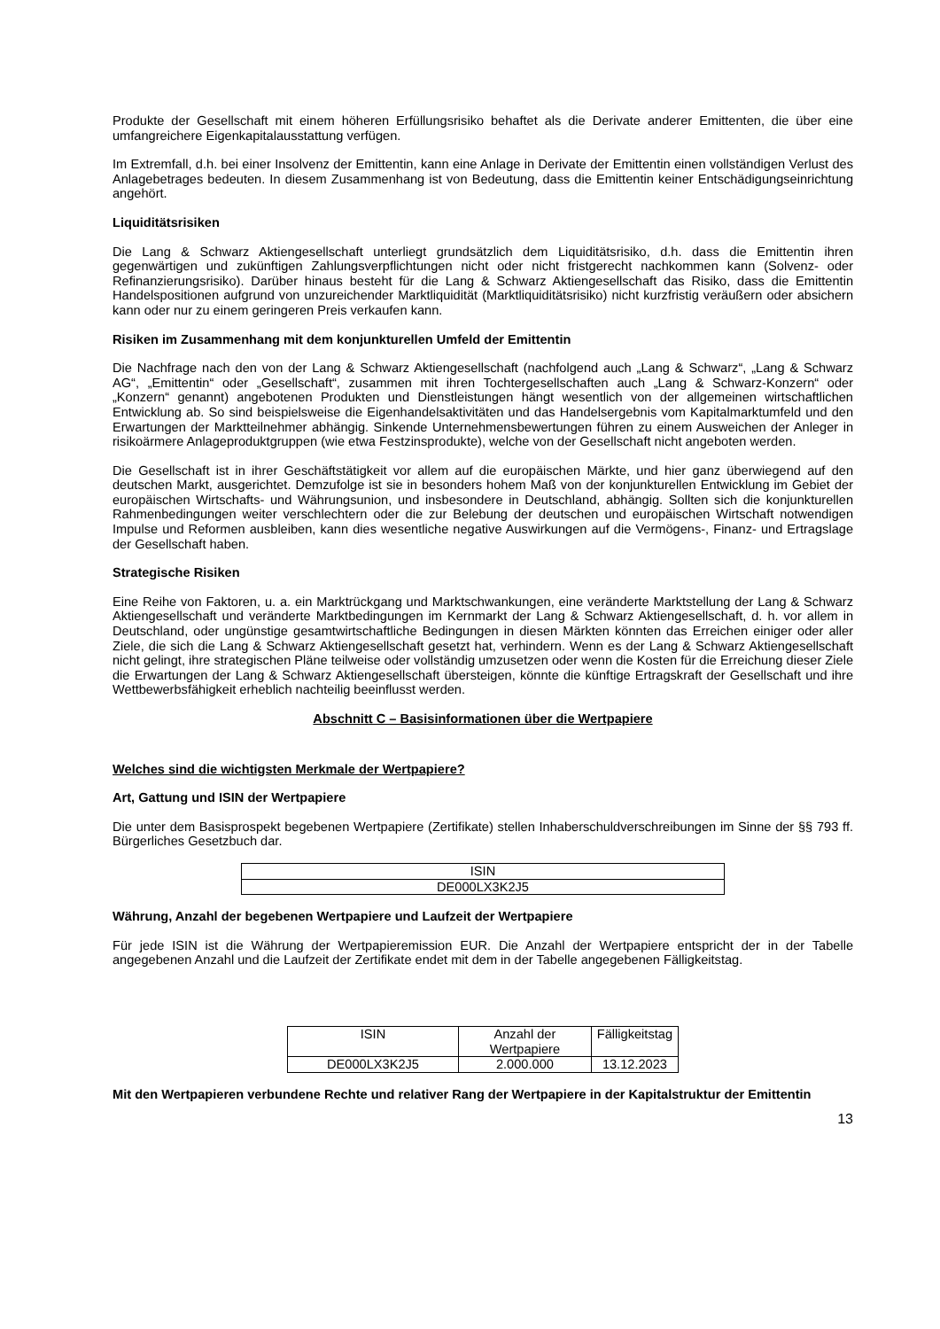Produkte der Gesellschaft mit einem höheren Erfüllungsrisiko behaftet als die Derivate anderer Emittenten, die über eine umfangreichere Eigenkapitalausstattung verfügen.
Im Extremfall, d.h. bei einer Insolvenz der Emittentin, kann eine Anlage in Derivate der Emittentin einen vollständigen Verlust des Anlagebetrages bedeuten. In diesem Zusammenhang ist von Bedeutung, dass die Emittentin keiner Entschädigungseinrichtung angehört.
Liquiditätsrisiken
Die Lang & Schwarz Aktiengesellschaft unterliegt grundsätzlich dem Liquiditätsrisiko, d.h. dass die Emittentin ihren gegenwärtigen und zukünftigen Zahlungsverpflichtungen nicht oder nicht fristgerecht nachkommen kann (Solvenz- oder Refinanzierungsrisiko). Darüber hinaus besteht für die Lang & Schwarz Aktiengesellschaft das Risiko, dass die Emittentin Handelspositionen aufgrund von unzureichender Marktliquidität (Marktliquiditätsrisiko) nicht kurzfristig veräußern oder absichern kann oder nur zu einem geringeren Preis verkaufen kann.
Risiken im Zusammenhang mit dem konjunkturellen Umfeld der Emittentin
Die Nachfrage nach den von der Lang & Schwarz Aktiengesellschaft (nachfolgend auch „Lang & Schwarz“, „Lang & Schwarz AG“, „Emittentin“ oder „Gesellschaft“, zusammen mit ihren Tochtergesellschaften auch „Lang & Schwarz-Konzern“ oder „Konzern“ genannt) angebotenen Produkten und Dienstleistungen hängt wesentlich von der allgemeinen wirtschaftlichen Entwicklung ab. So sind beispielsweise die Eigenhandelsaktivitäten und das Handelsergebnis vom Kapitalmarktumfeld und den Erwartungen der Marktteilnehmer abhängig. Sinkende Unternehmensbewertungen führen zu einem Ausweichen der Anleger in risikoärmere Anlageproduktgruppen (wie etwa Festzinsprodukte), welche von der Gesellschaft nicht angeboten werden.
Die Gesellschaft ist in ihrer Geschäftstätigkeit vor allem auf die europäischen Märkte, und hier ganz überwiegend auf den deutschen Markt, ausgerichtet. Demzufolge ist sie in besonders hohem Maß von der konjunkturellen Entwicklung im Gebiet der europäischen Wirtschafts- und Währungsunion, und insbesondere in Deutschland, abhängig. Sollten sich die konjunkturellen Rahmenbedingungen weiter verschlechtern oder die zur Belebung der deutschen und europäischen Wirtschaft notwendigen Impulse und Reformen ausbleiben, kann dies wesentliche negative Auswirkungen auf die Vermögens-, Finanz- und Ertragslage der Gesellschaft haben.
Strategische Risiken
Eine Reihe von Faktoren, u. a. ein Marktrückgang und Marktschwankungen, eine veränderte Marktstellung der Lang & Schwarz Aktiengesellschaft und veränderte Marktbedingungen im Kernmarkt der Lang & Schwarz Aktiengesellschaft, d. h. vor allem in Deutschland, oder ungünstige gesamtwirtschaftliche Bedingungen in diesen Märkten könnten das Erreichen einiger oder aller Ziele, die sich die Lang & Schwarz Aktiengesellschaft gesetzt hat, verhindern. Wenn es der Lang & Schwarz Aktiengesellschaft nicht gelingt, ihre strategischen Pläne teilweise oder vollständig umzusetzen oder wenn die Kosten für die Erreichung dieser Ziele die Erwartungen der Lang & Schwarz Aktiengesellschaft übersteigen, könnte die künftige Ertragskraft der Gesellschaft und ihre Wettbewerbsfähigkeit erheblich nachteilig beeinflusst werden.
Abschnitt C – Basisinformationen über die Wertpapiere
Welches sind die wichtigsten Merkmale der Wertpapiere?
Art, Gattung und ISIN der Wertpapiere
Die unter dem Basisprospekt begebenen Wertpapiere (Zertifikate) stellen Inhaberschuldverschreibungen im Sinne der §§ 793 ff. Bürgerliches Gesetzbuch dar.
| ISIN |
| DE000LX3K2J5 |
Währung, Anzahl der begebenen Wertpapiere und Laufzeit der Wertpapiere
Für jede ISIN ist die Währung der Wertpapieremission EUR. Die Anzahl der Wertpapiere entspricht der in der Tabelle angegebenen Anzahl und die Laufzeit der Zertifikate endet mit dem in der Tabelle angegebenen Fälligkeitstag.
| ISIN | Anzahl der Wertpapiere | Fälligkeitstag |
| DE000LX3K2J5 | 2.000.000 | 13.12.2023 |
Mit den Wertpapieren verbundene Rechte und relativer Rang der Wertpapiere in der Kapitalstruktur der Emittentin
13